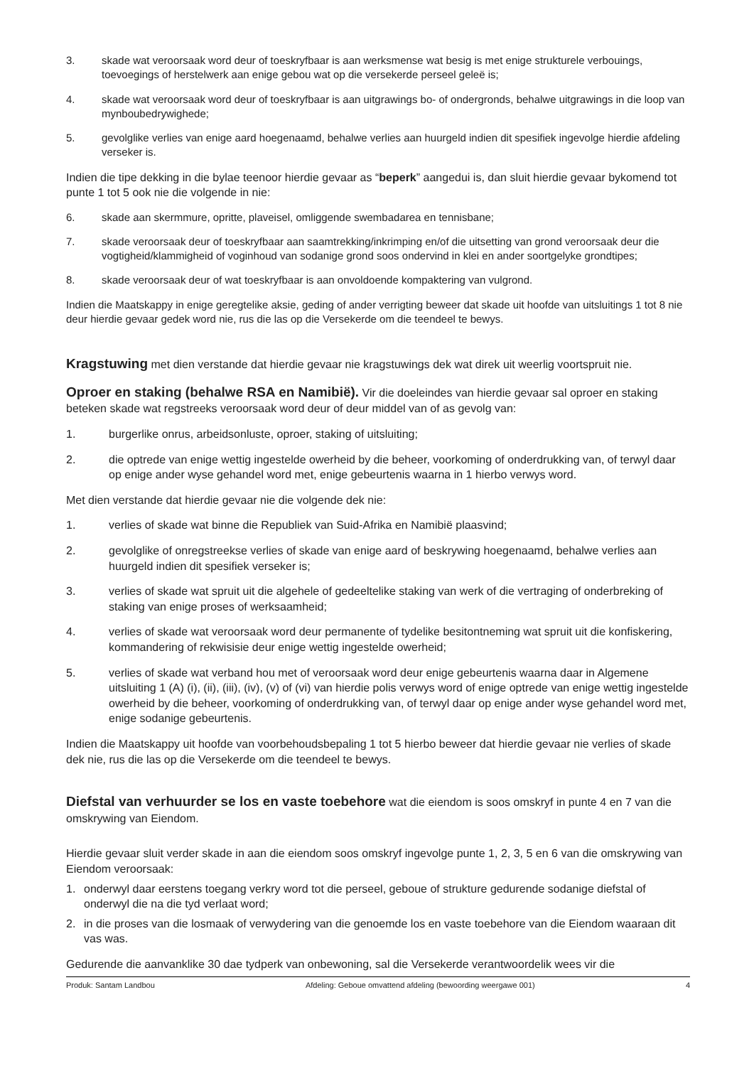3. skade wat veroorsaak word deur of toeskryfbaar is aan werksmense wat besig is met enige strukturele verbouings, toevoegings of herstelwerk aan enige gebou wat op die versekerde perseel geleë is;
4. skade wat veroorsaak word deur of toeskryfbaar is aan uitgrawings bo- of ondergronds, behalwe uitgrawings in die loop van mynboubedrywighede;
5. gevolglike verlies van enige aard hoegenaamd, behalwe verlies aan huurgeld indien dit spesifiek ingevolge hierdie afdeling verseker is.
Indien die tipe dekking in die bylae teenoor hierdie gevaar as “beperk” aangedui is, dan sluit hierdie gevaar bykomend tot punte 1 tot 5 ook nie die volgende in nie:
6. skade aan skermmure, opritte, plaveisel, omliggende swembadarea en tennisbane;
7. skade veroorsaak deur of toeskryfbaar aan saamtrekking/inkrimping en/of die uitsetting van grond veroorsaak deur die vogtigheid/klammigheid of voginhoud van sodanige grond soos ondervind in klei en ander soortgelyke grondtipes;
8. skade veroorsaak deur of wat toeskryfbaar is aan onvoldoende kompaktering van vulgrond.
Indien die Maatskappy in enige geregtelike aksie, geding of ander verrigting beweer dat skade uit hoofde van uitsluitings 1 tot 8 nie deur hierdie gevaar gedek word nie, rus die las op die Versekerde om die teendeel te bewys.
Kragstuwing met dien verstande dat hierdie gevaar nie kragstuwings dek wat direk uit weerlig voortspruit nie.
Oproer en staking (behalwe RSA en Namibië). Vir die doeleindes van hierdie gevaar sal oproer en staking beteken skade wat regstreeks veroorsaak word deur of deur middel van of as gevolg van:
1. burgerlike onrus, arbeidsonluste, oproer, staking of uitsluiting;
2. die optrede van enige wettig ingestelde owerheid by die beheer, voorkoming of onderdrukking van, of terwyl daar op enige ander wyse gehandel word met, enige gebeurtenis waarna in 1 hierbo verwys word.
Met dien verstande dat hierdie gevaar nie die volgende dek nie:
1. verlies of skade wat binne die Republiek van Suid-Afrika en Namibië plaasvind;
2. gevolglike of onregstreekse verlies of skade van enige aard of beskrywing hoegenaamd, behalwe verlies aan huurgeld indien dit spesifiek verseker is;
3. verlies of skade wat spruit uit die algehele of gedeeltelike staking van werk of die vertraging of onderbreking of staking van enige proses of werksaamheid;
4. verlies of skade wat veroorsaak word deur permanente of tydelike besitontneming wat spruit uit die konfiskering, kommandering of rekwisisie deur enige wettig ingestelde owerheid;
5. verlies of skade wat verband hou met of veroorsaak word deur enige gebeurtenis waarna daar in Algemene uitsluiting 1 (A) (i), (ii), (iii), (iv), (v) of (vi) van hierdie polis verwys word of enige optrede van enige wettig ingestelde owerheid by die beheer, voorkoming of onderdrukking van, of terwyl daar op enige ander wyse gehandel word met, enige sodanige gebeurtenis.
Indien die Maatskappy uit hoofde van voorbehoudsbepaling 1 tot 5 hierbo beweer dat hierdie gevaar nie verlies of skade dek nie, rus die las op die Versekerde om die teendeel te bewys.
Diefstal van verhuurder se los en vaste toebehore wat die eiendom is soos omskryf in punte 4 en 7 van die omskrywing van Eiendom.
Hierdie gevaar sluit verder skade in aan die eiendom soos omskryf ingevolge punte 1, 2, 3, 5 en 6 van die omskrywing van Eiendom veroorsaak:
1. onderwyl daar eerstens toegang verkry word tot die perseel, geboue of strukture gedurende sodanige diefstal of onderwyl die na die tyd verlaat word;
2. in die proses van die losmaak of verwydering van die genoemde los en vaste toebehore van die Eiendom waaraan dit vas was.
Gedurende die aanvanklike 30 dae tydperk van onbewoning, sal die Versekerde verantwoordelik wees vir die
Produk: Santam Landbou Afdeling: Geboue omvattend afdeling (bewoording weergawe 001) 4